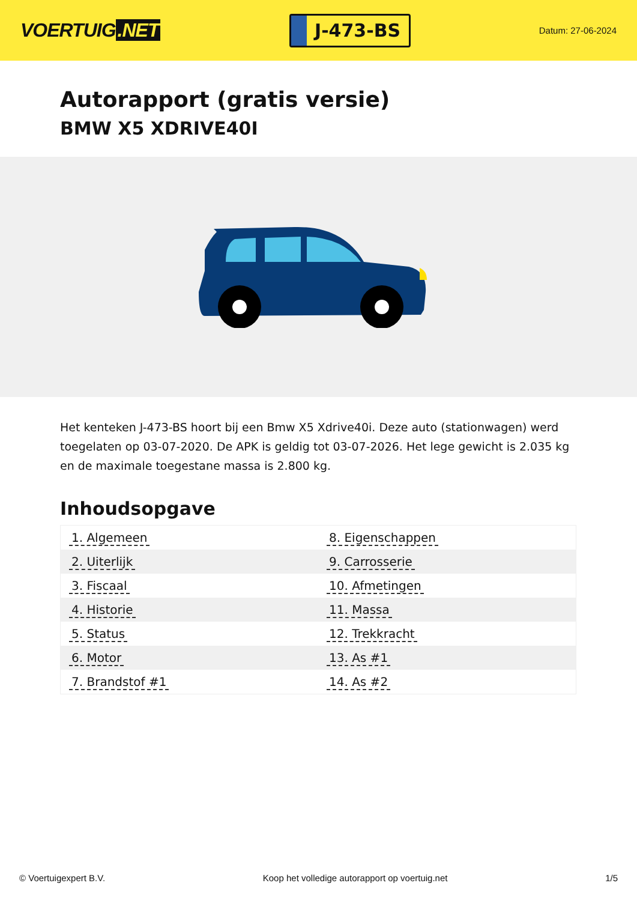VOERTUIG.NET
J-473-BS
Datum: 27-06-2024
Autorapport (gratis versie)
BMW X5 XDRIVE40I
Het kenteken J-473-BS hoort bij een Bmw X5 Xdrive40i. Deze auto (stationwagen) werd toegelaten op 03-07-2020. De APK is geldig tot 03-07-2026. Het lege gewicht is 2.035 kg en de maximale toegestane massa is 2.800 kg.
Inhoudsopgave
| 1. Algemeen | 8. Eigenschappen |
| 2. Uiterlijk | 9. Carrosserie |
| 3. Fiscaal | 10. Afmetingen |
| 4. Historie | 11. Massa |
| 5. Status | 12. Trekkracht |
| 6. Motor | 13. As #1 |
| 7. Brandstof #1 | 14. As #2 |
© Voertuigexpert B.V. Koop het volledige autorapport op voertuig.net
1/5